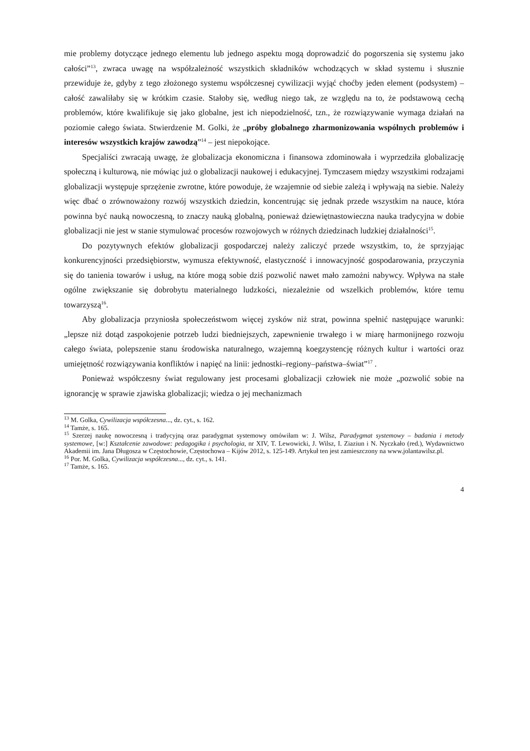mie problemy dotyczące jednego elementu lub jednego aspektu mogą doprowadzić do pogorszenia się systemu jako całości”<sup>13</sup>, zwraca uwagę na współzależność wszystkich składników wchodzących w skład systemu i słusznie przewiduje że, gdyby z tego złożonego systemu współczesnej cywilizacji wyjąć choćby jeden element (podsystem) – całość zawaliłaby się w krótkim czasie. Stałoby się, według niego tak, ze względu na to, że podstawową cechą problemów, które kwalifikuje się jako globalne, jest ich niepodzielność, tzn., że rozwiązywanie wymaga działań na poziomie całego świata. Stwierdzenie M. Golki, że „próby globalnego zharmonizowania wspólnych problemów i interesów wszystkich krajów zawodzą”<sup>14</sup> – jest niepokojące.
Specjaliści zwracają uwagę, że globalizacja ekonomiczna i finansowa zdominowała i wyprzedziła globalizację społeczną i kulturową, nie mówiąc już o globalizacji naukowej i edukacyjnej. Tymczasem między wszystkimi rodzajami globalizacji występuje sprzężenie zwrotne, które powoduje, że wzajemnie od siebie zależą i wpływają na siebie. Należy więc dbać o zrównoważony rozwój wszystkich dziedzin, koncentrując się jednak przede wszystkim na nauce, która powinna być nauką nowoczesną, to znaczy nauką globalną, ponieważ dziewiętnastowieczna nauka tradycyjna w dobie globalizacji nie jest w stanie stymulować procesów rozwojowych w różnych dziedzinach ludzkiej działalności<sup>15</sup>.
Do pozytywnych efektów globalizacji gospodarczej należy zaliczyć przede wszystkim, to, że sprzyjając konkurencyjności przedsiębiorstw, wymusza efektywność, elastyczność i innowacyjność gospodarowania, przyczynia się do tanienia towarów i usług, na które mogą sobie dziś pozwolić nawet mało zamożni nabywcy. Wpływa na stałe ogólne zwiększanie się dobrobytu materialnego ludzkości, niezależnie od wszelkich problemów, które temu towarzyszą<sup>16</sup>.
Aby globalizacja przyniosła społeczeństwom więcej zysków niż strat, powinna spełnić następujące warunki: „lepsze niż dotąd zaspokojenie potrzeb ludzi biedniejszych, zapewnienie trwałego i w miarę harmonijnego rozwoju całego świata, polepszenie stanu środowiska naturalnego, wzajemną koegzystencję różnych kultur i wartości oraz umiejętność rozwiązywania konfliktów i napięć na linii: jednostki–regiony–państwa–świat”<sup>17</sup> .
Ponieważ współczesny świat regulowany jest procesami globalizacji człowiek nie może „pozwolić sobie na ignorancję w sprawie zjawiska globalizacji; wiedza o jej mechanizmach
<sup>13</sup> M. Golka, Cywilizacja współczesna..., dz. cyt., s. 162.
<sup>14</sup> Tamże, s. 165.
<sup>15</sup> Szerzej naukę nowoczesną i tradycyjną oraz paradygmat systemowy omówiłam w: J. Wilsz, Paradygmat systemowy – badania i metody systemowe, [w:] Kształcenie zawodowe: pedagogika i psychologia, nr XIV, T. Lewowicki, J. Wilsz, I. Ziaziun i N. Nyczkało (red.), Wydawnictwo Akademii im. Jana Długosza w Częstochowie, Częstochowa – Kijów 2012, s. 125-149. Artykuł ten jest zamieszczony na www.jolantawilsz.pl.
<sup>16</sup> Por. M. Golka, Cywilizacja współczesna..., dz. cyt., s. 141.
<sup>17</sup> Tamże, s. 165.
4